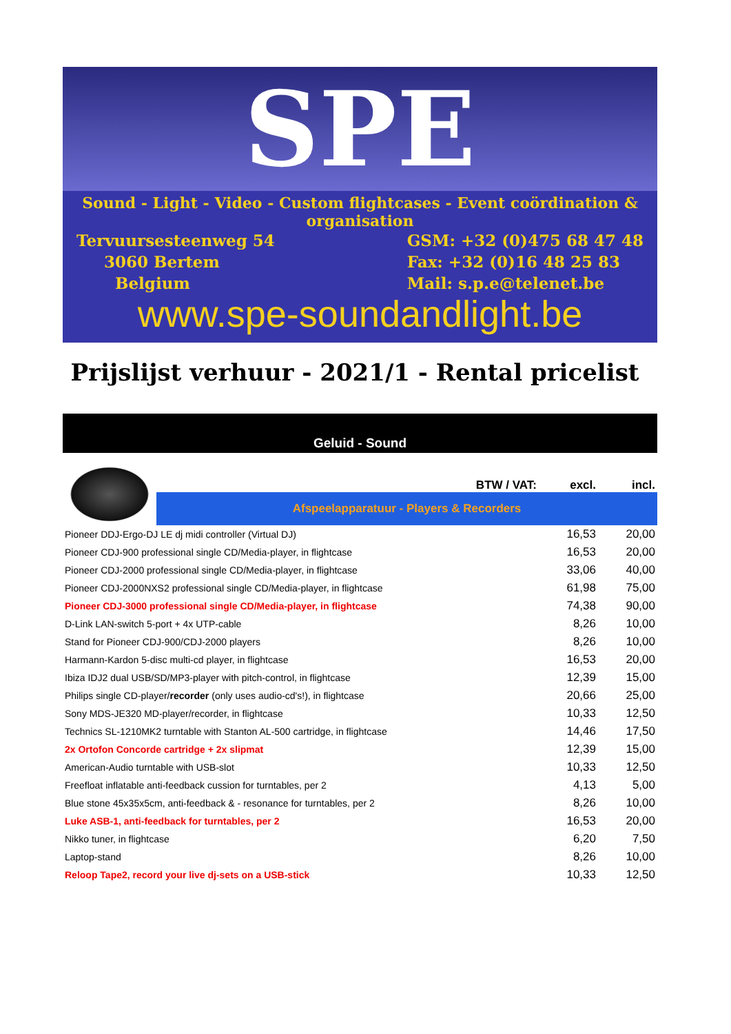SPE
Sound - Light - Video - Custom flightcases - Event coördination & organisation
Tervuursesteenweg 54
3060 Bertem
Belgium
GSM: +32 (0)475 68 47 48
Fax: +32 (0)16 48 25 83
Mail: s.p.e@telenet.be
www.spe-soundandlight.be
Prijslijst verhuur - 2021/1 - Rental pricelist
Geluid - Sound
| | BTW / VAT: | excl. | incl. |
| | Afspeelapparatuur - Players & Recorders | | |
| Pioneer DDJ-Ergo-DJ LE dj midi controller (Virtual DJ) | | 16,53 | 20,00 |
| Pioneer CDJ-900 professional single CD/Media-player, in flightcase | | 16,53 | 20,00 |
| Pioneer CDJ-2000 professional single CD/Media-player, in flightcase | | 33,06 | 40,00 |
| Pioneer CDJ-2000NXS2 professional single CD/Media-player, in flightcase | | 61,98 | 75,00 |
| Pioneer CDJ-3000 professional single CD/Media-player, in flightcase | | 74,38 | 90,00 |
| D-Link LAN-switch 5-port + 4x UTP-cable | | 8,26 | 10,00 |
| Stand for Pioneer CDJ-900/CDJ-2000 players | | 8,26 | 10,00 |
| Harmann-Kardon 5-disc multi-cd player, in flightcase | | 16,53 | 20,00 |
| Ibiza IDJ2 dual USB/SD/MP3-player with pitch-control, in flightcase | | 12,39 | 15,00 |
| Philips single CD-player/ recorder (only uses audio-cd's!), in flightcase | | 20,66 | 25,00 |
| Sony MDS-JE320 MD-player/recorder, in flightcase | | 10,33 | 12,50 |
| Technics SL-1210MK2 turntable with Stanton AL-500 cartridge, in flightcase | | 14,46 | 17,50 |
| 2x Ortofon Concorde cartridge + 2x slipmat | | 12,39 | 15,00 |
| American-Audio turntable with USB-slot | | 10,33 | 12,50 |
| Freefloat inflatable anti-feedback cussion for turntables, per 2 | | 4,13 | 5,00 |
| Blue stone 45x35x5cm, anti-feedback & - resonance for turntables, per 2 | | 8,26 | 10,00 |
| Luke ASB-1, anti-feedback for turntables, per 2 | | 16,53 | 20,00 |
| Nikko tuner, in flightcase | | 6,20 | 7,50 |
| Laptop-stand | | 8,26 | 10,00 |
| Reloop Tape2, record your live dj-sets on a USB-stick | | 10,33 | 12,50 |